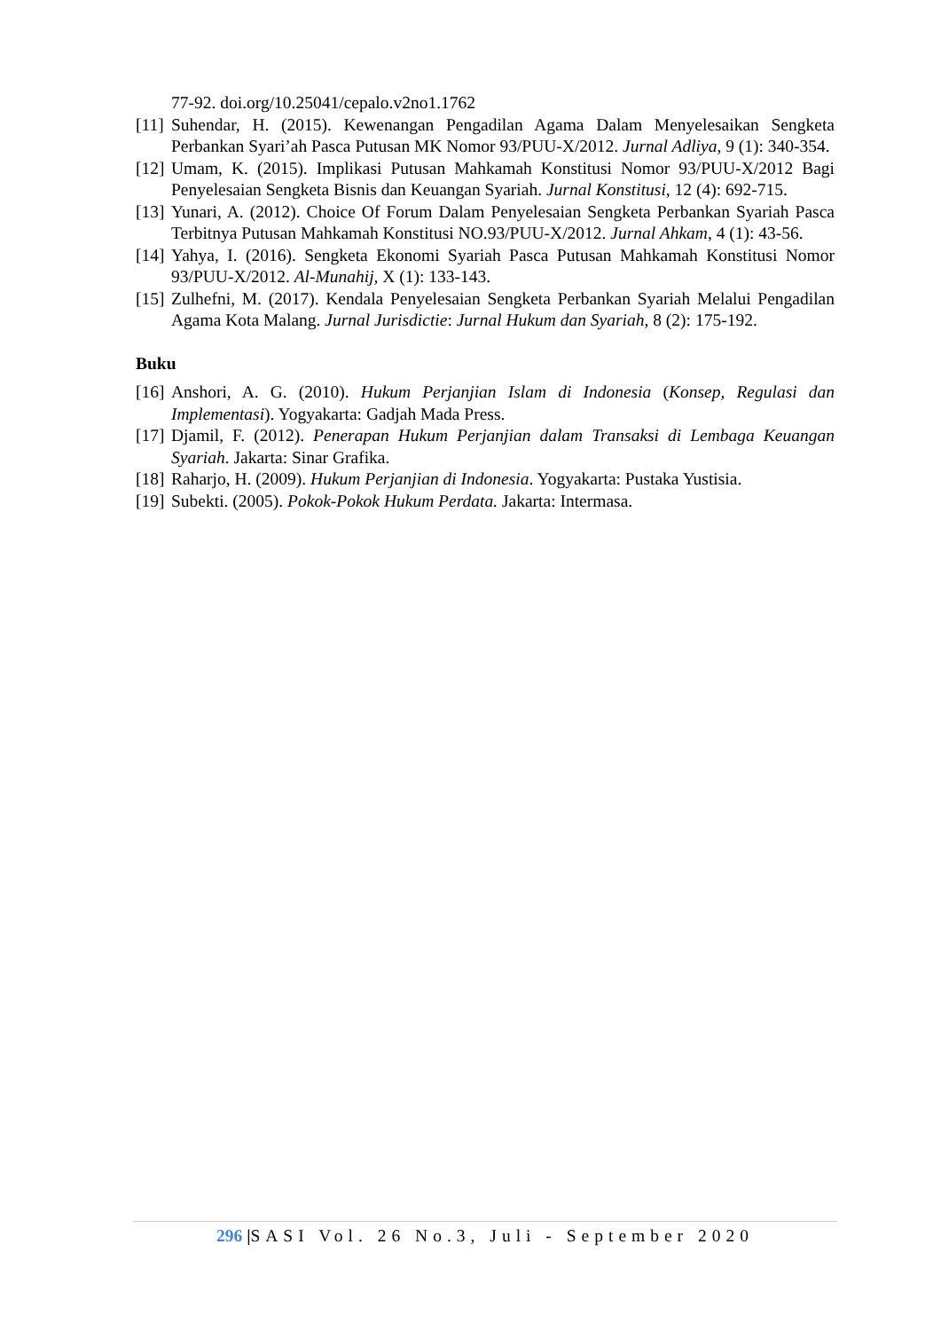77-92. doi.org/10.25041/cepalo.v2no1.1762
[11] Suhendar, H. (2015). Kewenangan Pengadilan Agama Dalam Menyelesaikan Sengketa Perbankan Syari’ah Pasca Putusan MK Nomor 93/PUU-X/2012. Jurnal Adliya, 9 (1): 340-354.
[12] Umam, K. (2015). Implikasi Putusan Mahkamah Konstitusi Nomor 93/PUU-X/2012 Bagi Penyelesaian Sengketa Bisnis dan Keuangan Syariah. Jurnal Konstitusi, 12 (4): 692-715.
[13] Yunari, A. (2012). Choice Of Forum Dalam Penyelesaian Sengketa Perbankan Syariah Pasca Terbitnya Putusan Mahkamah Konstitusi NO.93/PUU-X/2012. Jurnal Ahkam, 4 (1): 43-56.
[14] Yahya, I. (2016). Sengketa Ekonomi Syariah Pasca Putusan Mahkamah Konstitusi Nomor 93/PUU-X/2012. Al-Munahij, X (1): 133-143.
[15] Zulhefni, M. (2017). Kendala Penyelesaian Sengketa Perbankan Syariah Melalui Pengadilan Agama Kota Malang. Jurnal Jurisdictie: Jurnal Hukum dan Syariah, 8 (2): 175-192.
Buku
[16] Anshori, A. G. (2010). Hukum Perjanjian Islam di Indonesia (Konsep, Regulasi dan Implementasi). Yogyakarta: Gadjah Mada Press.
[17] Djamil, F. (2012). Penerapan Hukum Perjanjian dalam Transaksi di Lembaga Keuangan Syariah. Jakarta: Sinar Grafika.
[18] Raharjo, H. (2009). Hukum Perjanjian di Indonesia. Yogyakarta: Pustaka Yustisia.
[19] Subekti. (2005). Pokok-Pokok Hukum Perdata. Jakarta: Intermasa.
296 |SASI Vol. 26 No.3, Juli - September 2020